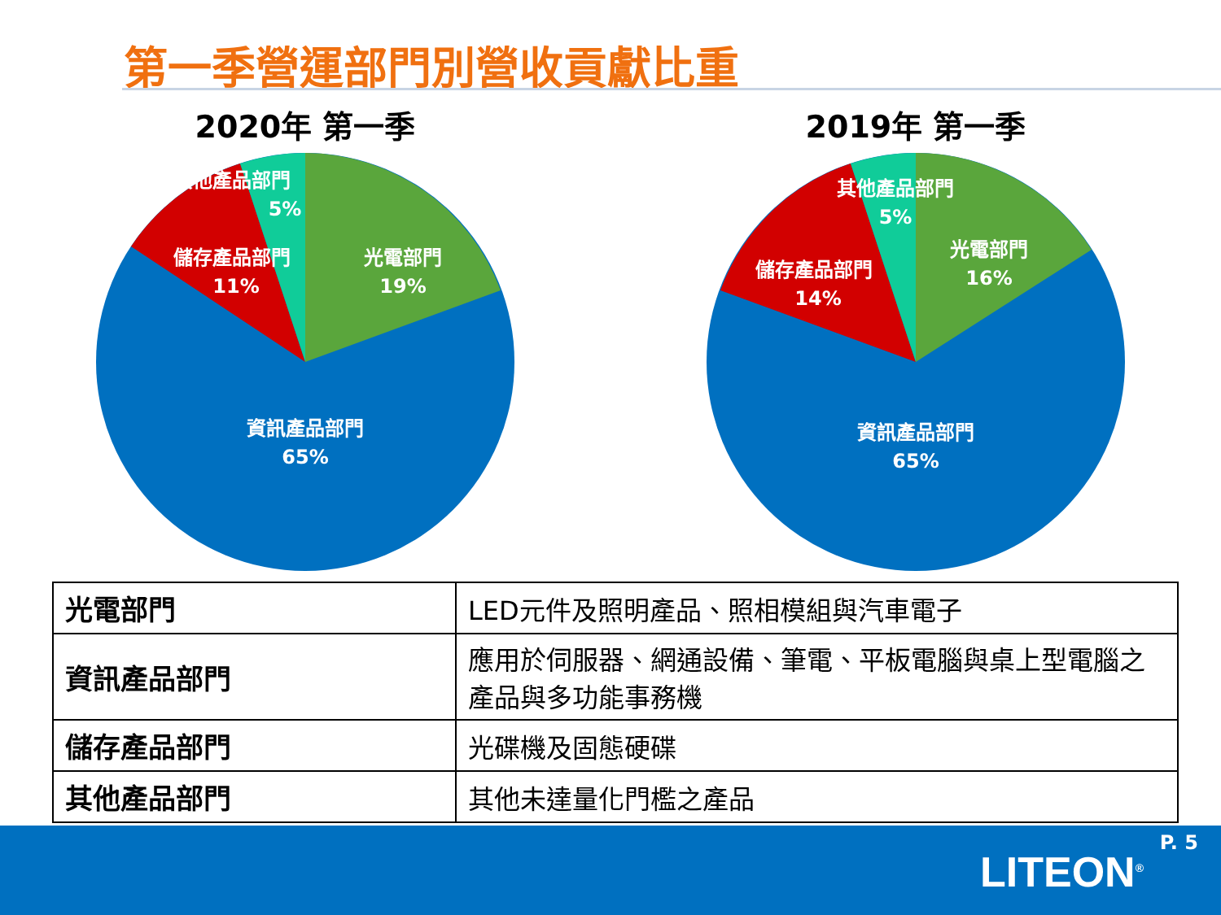第一季營運部門別營收貢獻比重
2020年 第一季
其他產品部門
5%
儲存產品部門
11%
光電部門
19%
資訊產品部門
65%
2019年 第一季
其他產品部門
5%
儲存產品部門
14%
光電部門
16%
資訊產品部門
65%
| 光電部門 | LED元件及照明產品、照相模組與汽車電子 |
| 資訊產品部門 | 應用於伺服器、網通設備、筆電、平板電腦與桌上型電腦之產品與多功能事務機 |
| 儲存產品部門 | 光碟機及固態硬碟 |
| 其他產品部門 | 其他未達量化門檻之產品 |
P. 5
LITEON<sup>®</sup>